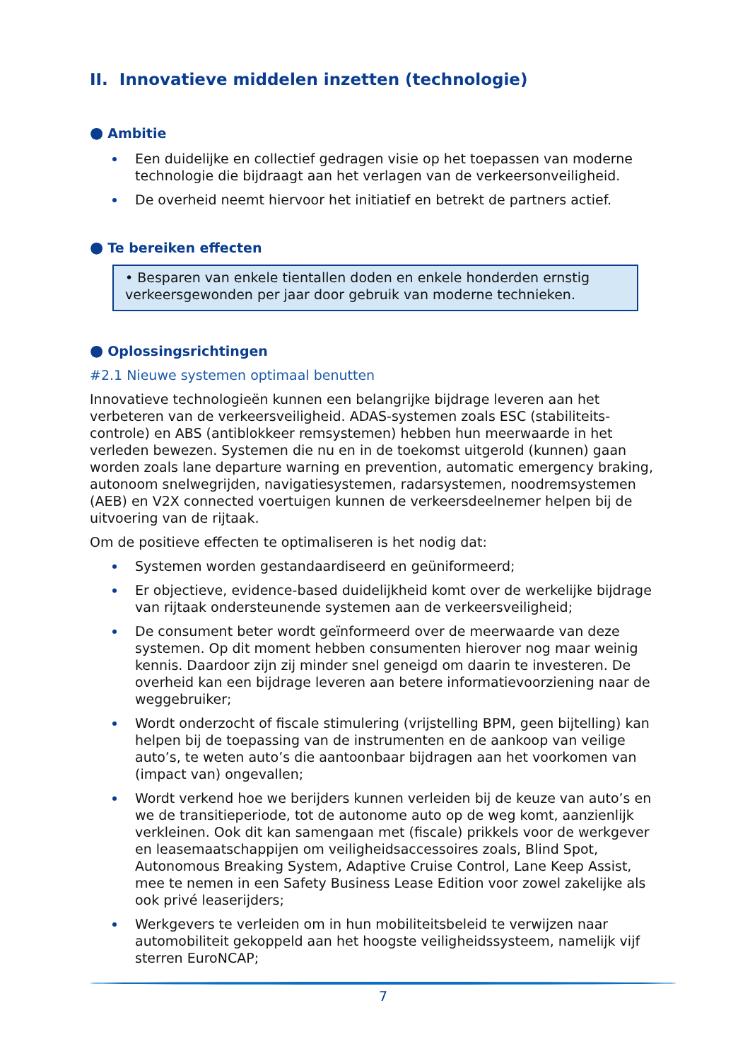II. Innovatieve middelen inzetten (technologie)
● Ambitie
Een duidelijke en collectief gedragen visie op het toepassen van moderne technologie die bijdraagt aan het verlagen van de verkeersonveiligheid.
De overheid neemt hiervoor het initiatief en betrekt de partners actief.
● Te bereiken effecten
• Besparen van enkele tientallen doden en enkele honderden ernstig verkeersgewonden per jaar door gebruik van moderne technieken.
● Oplossingsrichtingen
#2.1 Nieuwe systemen optimaal benutten
Innovatieve technologieën kunnen een belangrijke bijdrage leveren aan het verbeteren van de verkeersveiligheid. ADAS-systemen zoals ESC (stabiliteits-controle) en ABS (antiblokkeer remsystemen) hebben hun meerwaarde in het verleden bewezen. Systemen die nu en in de toekomst uitgerold (kunnen) gaan worden zoals lane departure warning en prevention, automatic emergency braking, autonoom snelwegrijden, navigatiesystemen, radarsystemen, noodremsystemen (AEB) en V2X connected voertuigen kunnen de verkeersdeelnemer helpen bij de uitvoering van de rijtaak.
Om de positieve effecten te optimaliseren is het nodig dat:
Systemen worden gestandaardiseerd en geüniformeerd;
Er objectieve, evidence-based duidelijkheid komt over de werkelijke bijdrage van rijtaak ondersteunende systemen aan de verkeersveiligheid;
De consument beter wordt geïnformeerd over de meerwaarde van deze systemen. Op dit moment hebben consumenten hierover nog maar weinig kennis. Daardoor zijn zij minder snel geneigd om daarin te investeren. De overheid kan een bijdrage leveren aan betere informatievoorziening naar de weggebruiker;
Wordt onderzocht of fiscale stimulering (vrijstelling BPM, geen bijtelling) kan helpen bij de toepassing van de instrumenten en de aankoop van veilige auto’s, te weten auto’s die aantoonbaar bijdragen aan het voorkomen van (impact van) ongevallen;
Wordt verkend hoe we berijders kunnen verleiden bij de keuze van auto’s en we de transitieperiode, tot de autonome auto op de weg komt, aanzienlijk verkleinen. Ook dit kan samengaan met (fiscale) prikkels voor de werkgever en leasemaatschappijen om veiligheidsaccessoires zoals, Blind Spot, Autonomous Breaking System, Adaptive Cruise Control, Lane Keep Assist, mee te nemen in een Safety Business Lease Edition voor zowel zakelijke als ook privé leaserijders;
Werkgevers te verleiden om in hun mobiliteitsbeleid te verwijzen naar automobiliteit gekoppeld aan het hoogste veiligheidssysteem, namelijk vijf sterren EuroNCAP;
7